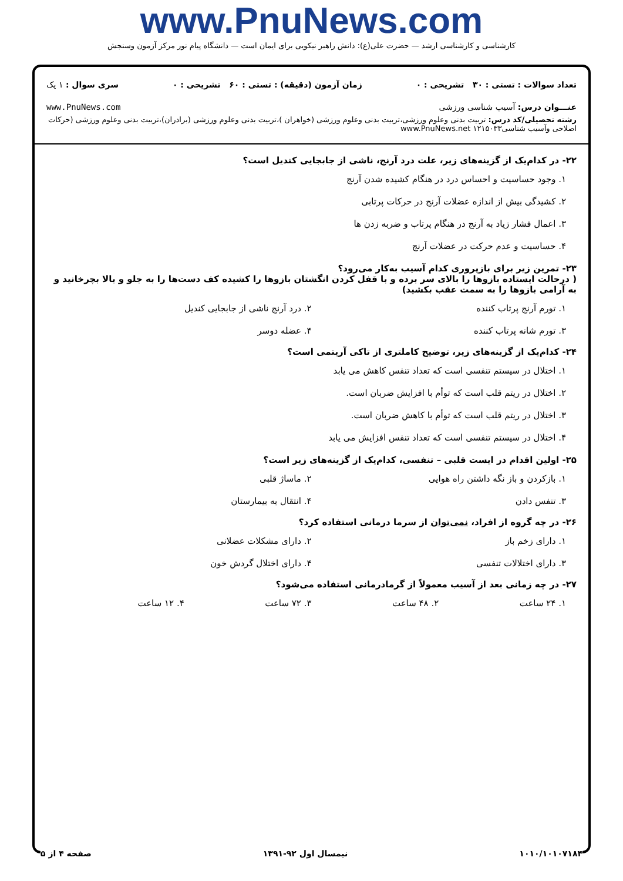www.PnuNews.com
کارشناسی و کارشناسی ارشد — حضرت علی(ع): دانش راهبر نیکویی برای ایمان است — دانشگاه پیام نور مرکز آزمون وسنجش
تعداد سوالات : تستی : ۳۰ تشریحی : ۰ زمان آزمون (دقیقه) : تستی : ۶۰ تشریحی : ۰ سری سوال : ۱ یک
عنـــوان درس: آسیب شناسی ورزشی www.PnuNews.com
رشته تحصیلی/کد درس: تربیت بدنی وعلوم ورزشی،تربیت بدنی وعلوم ورزشی (خواهران )،تربیت بدنی وعلوم ورزشی (برادران)،تربیت بدنی وعلوم ورزشی (حرکات اصلاحی وآسیب شناسی۱۲۱۵۰۳۳ www.PnuNews.net
۲۲- در کدام‌یک از گزینه‌های زیر، علت درد آرنج، ناشی از جابجایی کندیل است؟
۱. وجود حساسیت و احساس درد در هنگام کشیده شدن آرنج
۲. کشیدگی بیش از اندازه عضلات آرنج در حرکات پرتابی
۳. اعمال فشار زیاد به آرنج در هنگام پرتاب و ضربه زدن ها
۴. حساسیت و عدم حرکت در عضلات آرنج
۲۳- تمرین زیر برای بازپروری کدام آسیب به‌کار می‌رود؟
( درحالت ایستاده بازوها را بالای سر برده و با قفل کردن انگشتان بازوها را کشیده کف دست‌ها را به جلو و بالا بچرخانید و به آرامی بازوها را به سمت عقب بکشید)
۱. تورم آرنج پرتاب کننده ۲. درد آرنج ناشی از جابجایی کندیل ۳. تورم شانه پرتاب کننده ۴. عضله دوسر
۲۴- کدام‌یک از گزینه‌های زیر، توضیح کاملتری از تاکی آریتمی است؟
۱. اختلال در سیستم تنفسی است که تعداد تنفس کاهش می یابد
۲. اختلال در ریتم قلب است که توأم با افزایش ضربان است.
۳. اختلال در ریتم قلب است که توأم با کاهش ضربان است.
۴. اختلال در سیستم تنفسی است که تعداد تنفس افزایش می یابد
۲۵- اولین اقدام در ایست قلبی – تنفسی، کدام‌یک از گزینه‌های زیر است؟
۱. بازکردن و باز نگه داشتن راه هوایی ۲. ماساژ قلبی ۳. تنفس دادن ۴. انتقال به بیمارستان
۲۶- در چه گروه از افراد، نمی‌توان از سرما درمانی استفاده کرد؟
۱. دارای زخم باز ۲. دارای مشکلات عضلانی ۳. دارای اختلالات تنفسی ۴. دارای اختلال گردش خون
۲۷- در چه زمانی بعد از آسیب معمولاً از گرمادرمانی استفاده می‌شود؟
۱. ۲۴ ساعت ۲. ۴۸ ساعت ۳. ۷۲ ساعت ۴. ۱۲ ساعت
۱۰۱۰/۱۰۱۰۷۱۸۴ نیمسال اول ۹۲-۱۳۹۱ صفحه ۴ از ۵